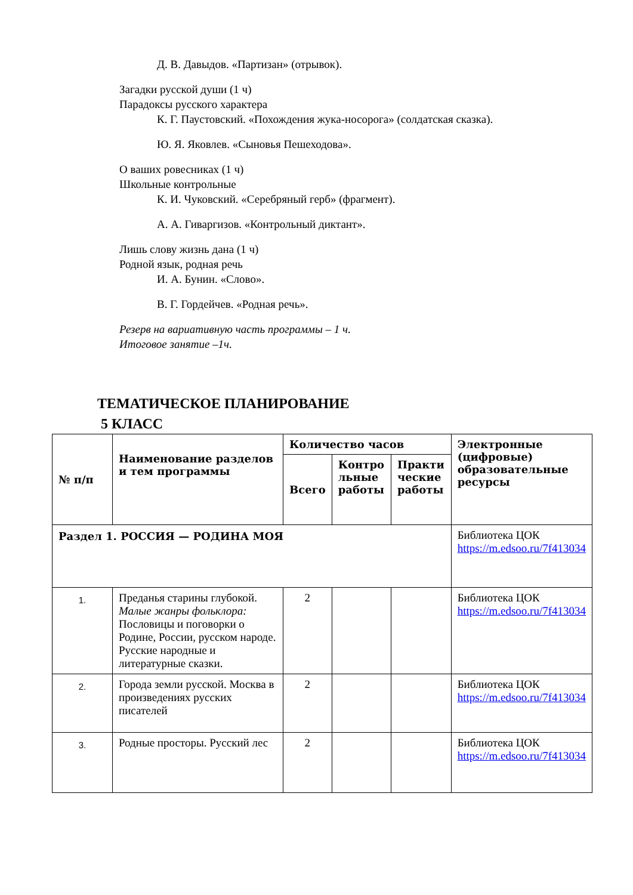Д. В. Давыдов. «Партизан» (отрывок).
Загадки русской души (1 ч)
Парадоксы русского характера
К. Г. Паустовский. «Похождения жука-носорога» (солдатская сказка).
Ю. Я. Яковлев. «Сыновья Пешеходова».
О ваших ровесниках (1 ч)
Школьные контрольные
К. И. Чуковский. «Серебряный герб» (фрагмент).
А. А. Гиваргизов. «Контрольный диктант».
Лишь слову жизнь дана (1 ч)
Родной язык, родная речь
И. А. Бунин. «Слово».
В. Г. Гордейчев. «Родная речь».
Резерв на вариативную часть программы – 1 ч.
Итоговое занятие –1ч.
ТЕМАТИЧЕСКОЕ ПЛАНИРОВАНИЕ
5 КЛАСС
| № п/п | Наименование разделов и тем программы | Количество часов | | | Электронные (цифровые) образовательные ресурсы |
| --- | --- | --- | --- | --- | --- |
| | | Всего | Контро льные работы | Практи ческие работы | |
| Раздел 1. РОССИЯ — РОДИНА МОЯ | | | | | Библиотека ЦОК https://m.edsoo.ru/7f413034 |
| 1. | Преданья старины глубокой. Малые жанры фольклора: Пословицы и поговорки о Родине, России, русском народе. Русские народные и литературные сказки. | 2 | | | Библиотека ЦОК https://m.edsoo.ru/7f413034 |
| 2. | Города земли русской. Москва в произведениях русских писателей | 2 | | | Библиотека ЦОК https://m.edsoo.ru/7f413034 |
| 3. | Родные просторы. Русский лес | 2 | | | Библиотека ЦОК https://m.edsoo.ru/7f413034 |